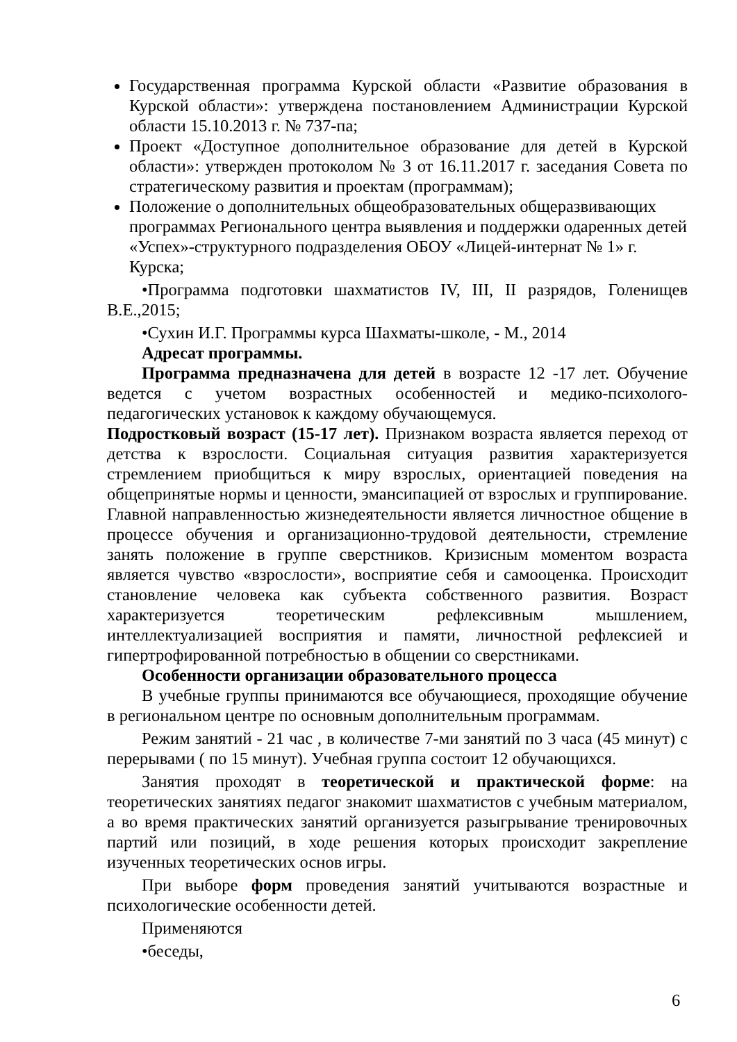Государственная программа Курской области «Развитие образования в Курской области»: утверждена постановлением Администрации Курской области 15.10.2013 г. № 737-па;
Проект «Доступное дополнительное образование для детей в Курской области»: утвержден протоколом № 3 от 16.11.2017 г. заседания Совета по стратегическому развития и проектам (программам);
Положение о дополнительных общеобразовательных общеразвивающих программах Регионального центра выявления и поддержки одаренных детей «Успех»-структурного подразделения ОБОУ «Лицей-интернат № 1» г. Курска;
•Программа подготовки шахматистов IV, III, II разрядов, Голенищев В.Е.,2015;
•Сухин И.Г. Программы курса Шахматы-школе, - М., 2014
Адресат программы.
Программа предназначена для детей в возрасте 12 -17 лет. Обучение ведется с учетом возрастных особенностей и медико-психолого-педагогических установок к каждому обучающемуся.
Подростковый возраст (15-17 лет). Признаком возраста является переход от детства к взрослости. Социальная ситуация развития характеризуется стремлением приобщиться к миру взрослых, ориентацией поведения на общепринятые нормы и ценности, эмансипацией от взрослых и группирование. Главной направленностью жизнедеятельности является личностное общение в процессе обучения и организационно-трудовой деятельности, стремление занять положение в группе сверстников. Кризисным моментом возраста является чувство «взрослости», восприятие себя и самооценка. Происходит становление человека как субъекта собственного развития. Возраст характеризуется теоретическим рефлексивным мышлением, интеллектуализацией восприятия и памяти, личностной рефлексией и гипертрофированной потребностью в общении со сверстниками.
Особенности организации образовательного процесса
В учебные группы принимаются все обучающиеся, проходящие обучение в региональном центре по основным дополнительным программам.
Режим занятий - 21 час , в количестве 7-ми занятий по 3 часа (45 минут) с перерывами ( по 15 минут). Учебная группа состоит 12 обучающихся.
Занятия проходят в теоретической и практической форме: на теоретических занятиях педагог знакомит шахматистов с учебным материалом, а во время практических занятий организуется разыгрывание тренировочных партий или позиций, в ходе решения которых происходит закрепление изученных теоретических основ игры.
При выборе форм проведения занятий учитываются возрастные и психологические особенности детей.
Применяются
•беседы,
6